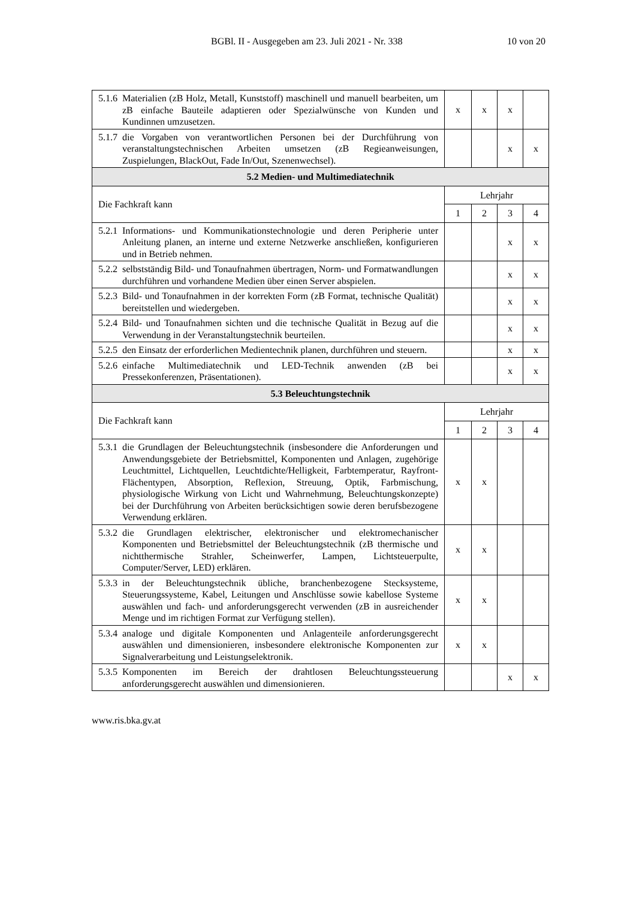BGBl. II - Ausgegeben am 23. Juli 2021 - Nr. 338 10 von 20
| 5.1.6 Materialien (zB Holz, Metall, Kunststoff) maschinell und manuell bearbeiten, um zB einfache Bauteile adaptieren oder Spezialwünsche von Kunden und Kundinnen umzusetzen. | x | x | x | |
| 5.1.7 die Vorgaben von verantwortlichen Personen bei der Durchführung von veranstaltungstechnischen Arbeiten umsetzen (zB Regieanweisungen, Zuspielungen, BlackOut, Fade In/Out, Szenenwechsel). | | | x | x |
| 5.2 Medien- und Multimediatechnik | | | | |
| Die Fachkraft kann | Lehrjahr | | | |
| | 1 | 2 | 3 | 4 |
| 5.2.1 Informations- und Kommunikationstechnologie und deren Peripherie unter Anleitung planen, an interne und externe Netzwerke anschließen, konfigurieren und in Betrieb nehmen. | | | x | x |
| 5.2.2 selbstständig Bild- und Tonaufnahmen übertragen, Norm- und Formatwandlungen durchführen und vorhandene Medien über einen Server abspielen. | | | x | x |
| 5.2.3 Bild- und Tonaufnahmen in der korrekten Form (zB Format, technische Qualität) bereitstellen und wiedergeben. | | | x | x |
| 5.2.4 Bild- und Tonaufnahmen sichten und die technische Qualität in Bezug auf die Verwendung in der Veranstaltungstechnik beurteilen. | | | x | x |
| 5.2.5 den Einsatz der erforderlichen Medientechnik planen, durchführen und steuern. | | | x | x |
| 5.2.6 einfache Multimediatechnik und LED-Technik anwenden (zB bei Pressekonferenzen, Präsentationen). | | | x | x |
| 5.3 Beleuchtungstechnik | | | | |
| Die Fachkraft kann | Lehrjahr | | | |
| | 1 | 2 | 3 | 4 |
| 5.3.1 die Grundlagen der Beleuchtungstechnik (insbesondere die Anforderungen und Anwendungsgebiete der Betriebsmittel, Komponenten und Anlagen, zugehörige Leuchtmittel, Lichtquellen, Leuchtdichte/Helligkeit, Farbtemperatur, Rayfront- Flächentypen, Absorption, Reflexion, Streuung, Optik, Farbmischung, physiologische Wirkung von Licht und Wahrnehmung, Beleuchtungskonzepte) bei der Durchführung von Arbeiten berücksichtigen sowie deren berufsbezogene Verwendung erklären. | x | x | | |
| 5.3.2 die Grundlagen elektrischer, elektronischer und elektromechanischer Komponenten und Betriebsmittel der Beleuchtungstechnik (zB thermische und nichtthermische Strahler, Scheinwerfer, Lampen, Lichtsteuerpulte, Computer/Server, LED) erklären. | x | x | | |
| 5.3.3 in der Beleuchtungstechnik übliche, branchenbezogene Stecksysteme, Steuerungssysteme, Kabel, Leitungen und Anschlüsse sowie kabellose Systeme auswählen und fach- und anforderungsgerecht verwenden (zB in ausreichender Menge und im richtigen Format zur Verfügung stellen). | x | x | | |
| 5.3.4 analoge und digitale Komponenten und Anlagenteile anforderungsgerecht auswählen und dimensionieren, insbesondere elektronische Komponenten zur Signalverarbeitung und Leistungselektronik. | x | x | | |
| 5.3.5 Komponenten im Bereich der drahtlosen Beleuchtungssteuerung anforderungsgerecht auswählen und dimensionieren. | | | x | x |
www.ris.bka.gv.at